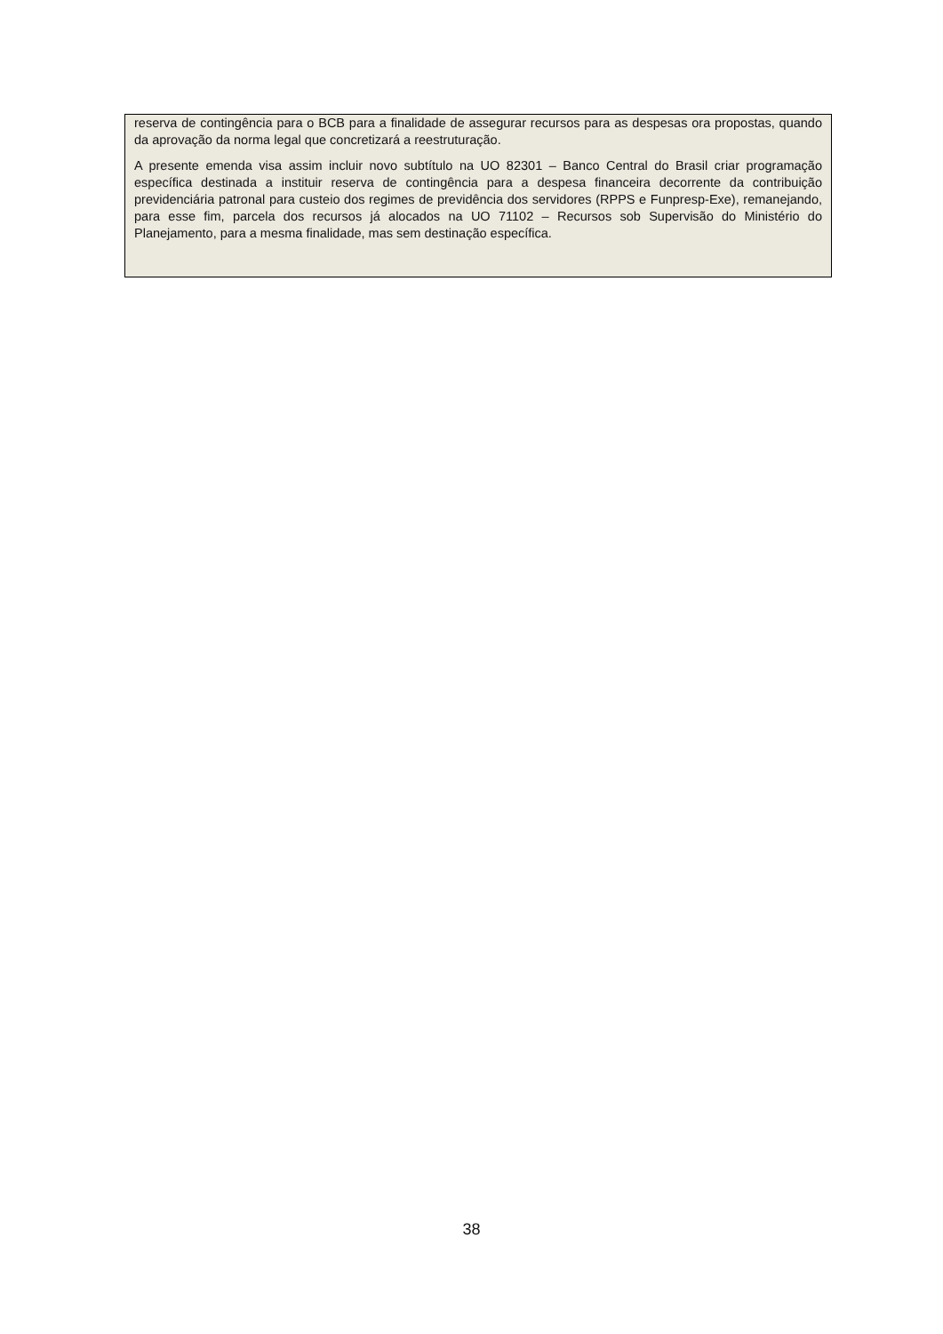reserva de contingência para o BCB para a finalidade de assegurar recursos para as despesas ora propostas, quando da aprovação da norma legal que concretizará a reestruturação.
A presente emenda visa assim incluir novo subtítulo na UO 82301 – Banco Central do Brasil criar programação específica destinada a instituir reserva de contingência para a despesa financeira decorrente da contribuição previdenciária patronal para custeio dos regimes de previdência dos servidores (RPPS e Funpresp-Exe), remanejando, para esse fim, parcela dos recursos já alocados na UO 71102 – Recursos sob Supervisão do Ministério do Planejamento, para a mesma finalidade, mas sem destinação específica.
38